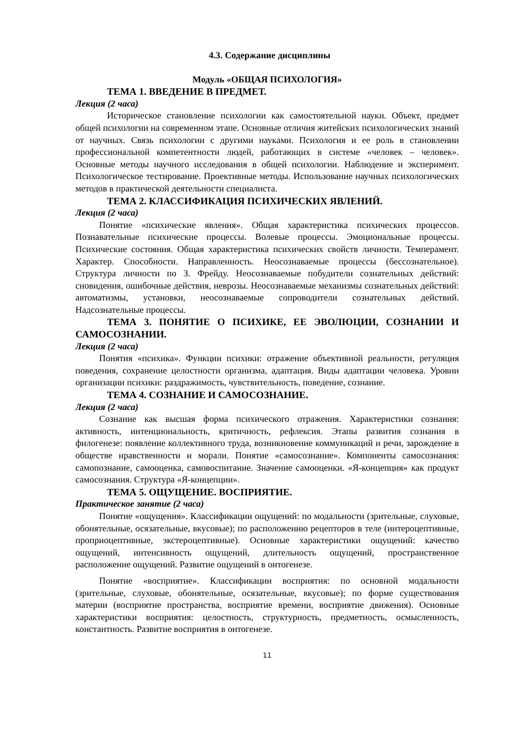4.3. Содержание дисциплины
Модуль «ОБЩАЯ ПСИХОЛОГИЯ»
ТЕМА 1. ВВЕДЕНИЕ В ПРЕДМЕТ.
Лекция (2 часа)
Историческое становление психологии как самостоятельной науки. Объект, предмет общей психологии на современном этапе. Основные отличия житейских психологических знаний от научных. Связь психологии с другими науками. Психология и ее роль в становлении профессиональной компетентности людей, работающих в системе «человек – человек». Основные методы научного исследования в общей психологии. Наблюдение и эксперимент. Психологическое тестирование. Проективные методы. Использование научных психологических методов в практической деятельности специалиста.
ТЕМА 2. КЛАССИФИКАЦИЯ ПСИХИЧЕСКИХ ЯВЛЕНИЙ.
Лекция (2 часа)
Понятие «психические явления». Общая характеристика психических процессов. Познавательные психические процессы. Волевые процессы. Эмоциональные процессы. Психические состояния. Общая характеристика психических свойств личности. Темперамент. Характер. Способности. Направленность. Неосознаваемые процессы (бессознательное). Структура личности по З. Фрейду. Неосознаваемые побудители сознательных действий: сновидения, ошибочные действия, неврозы. Неосознаваемые механизмы сознательных действий: автоматизмы, установки, неосознаваемые сопроводители сознательных действий. Надсознательные процессы.
ТЕМА 3. ПОНЯТИЕ О ПСИХИКЕ, ЕЕ ЭВОЛЮЦИИ, СОЗНАНИИ И САМОСОЗНАНИИ.
Лекция (2 часа)
Понятия «психика». Функции психики: отражение объективной реальности, регуляция поведения, сохранение целостности организма, адаптация. Виды адаптации человека. Уровни организации психики: раздражимость, чувствительность, поведение, сознание.
ТЕМА 4. СОЗНАНИЕ И САМОСОЗНАНИЕ.
Лекция (2 часа)
Сознание как высшая форма психического отражения. Характеристики сознания: активность, интенциональность, критичность, рефлексия. Этапы развития сознания в филогенезе: появление коллективного труда, возникновение коммуникаций и речи, зарождение в обществе нравственности и морали. Понятие «самосознание». Компоненты самосознания: самопознание, самооценка, самовоспитание. Значение самооценки. «Я-концепция» как продукт самосознания. Структура «Я-концепции».
ТЕМА 5. ОЩУЩЕНИЕ. ВОСПРИЯТИЕ.
Практическое занятие (2 часа)
Понятие «ощущения». Классификации ощущений: по модальности (зрительные, слуховые, обонятельные, осязательные, вкусовые); по расположению рецепторов в теле (интероцептивные, проприоцептивные, экстероцептивные). Основные характеристики ощущений: качество ощущений, интенсивность ощущений, длительность ощущений, пространственное расположение ощущений. Развитие ощущений в онтогенезе.
Понятие «восприятие». Классификации восприятия: по основной модальности (зрительные, слуховые, обонятельные, осязательные, вкусовые); по форме существования материи (восприятие пространства, восприятие времени, восприятие движения). Основные характеристики восприятия: целостность, структурность, предметность, осмысленность, константность. Развитие восприятия в онтогенезе.
11